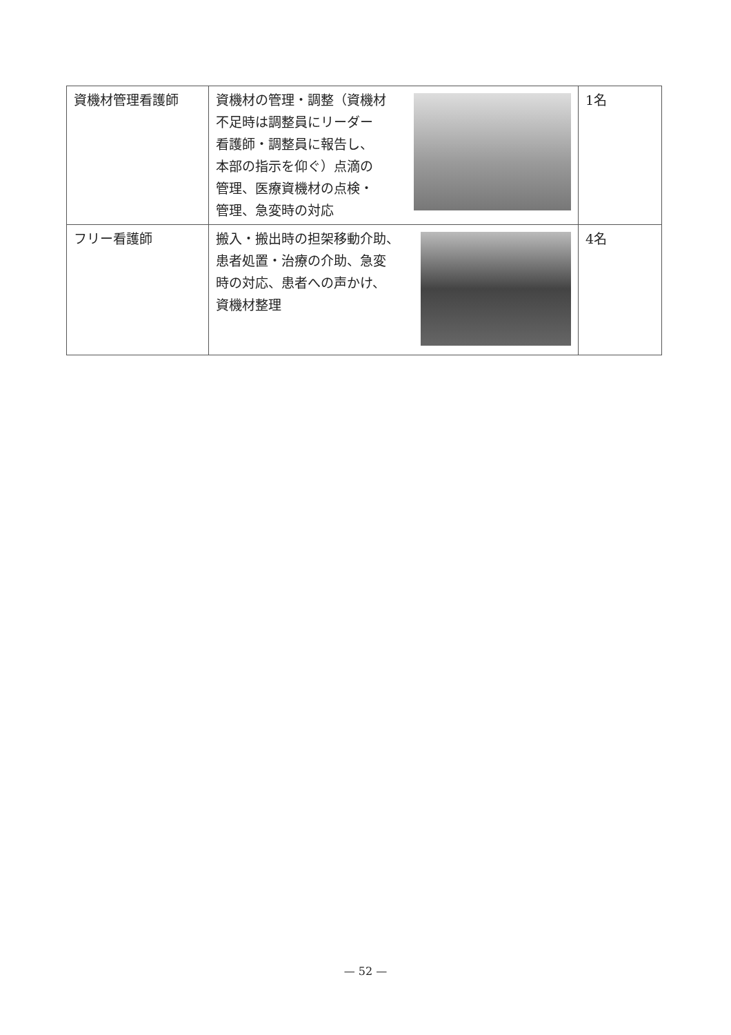| 資機材管理看護師 | 資機材の管理・調整（資機材 不足時は調整員にリーダー 看護師・調整員に報告し、 本部の指示を仰ぐ）点滴の 管理、医療資機材の点検・ 管理、急変時の対応 | 1名 |
| フリー看護師 | 搬入・搬出時の担架移動介助、 患者処置・治療の介助、急変 時の対応、患者への声かけ、 資機材整理 | 4名 |
— 52 —